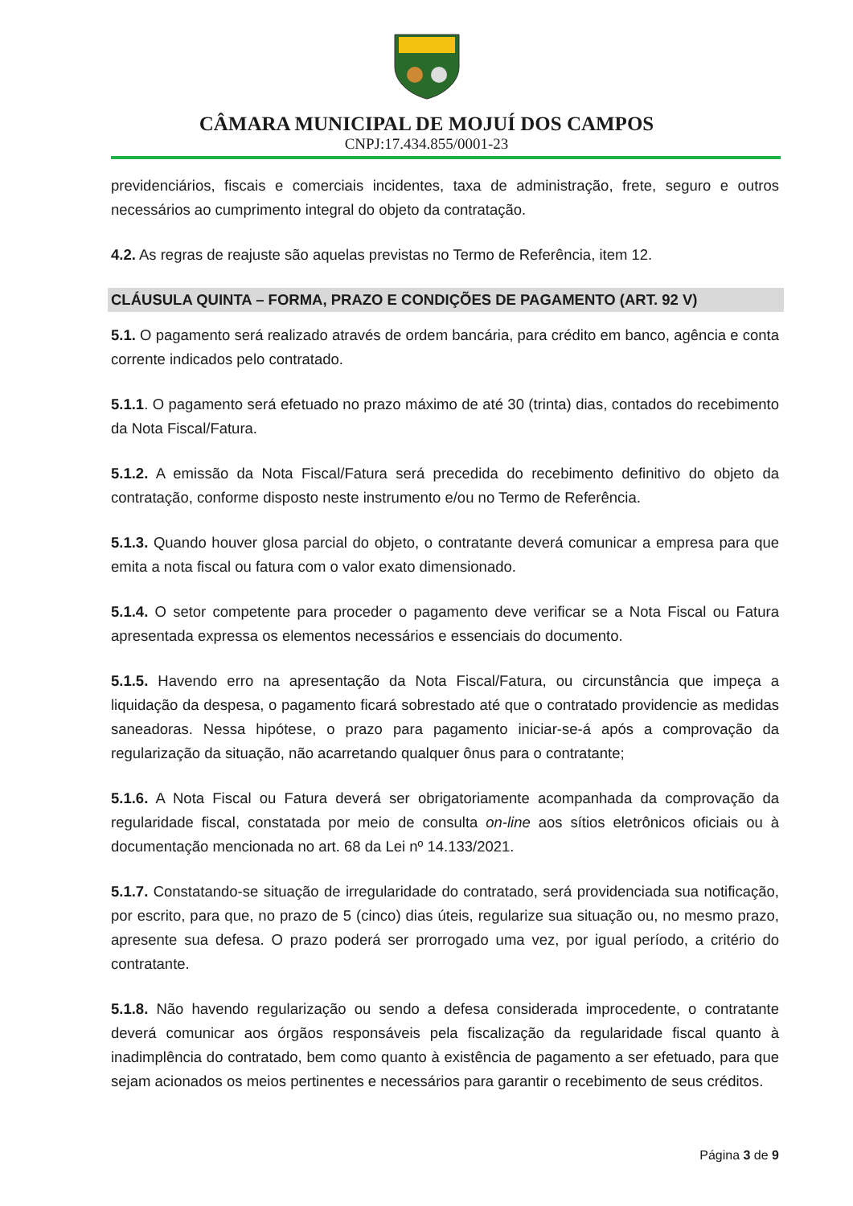CÂMARA MUNICIPAL DE MOJUÍ DOS CAMPOS
CNPJ:17.434.855/0001-23
previdenciários, fiscais e comerciais incidentes, taxa de administração, frete, seguro e outros necessários ao cumprimento integral do objeto da contratação.
4.2. As regras de reajuste são aquelas previstas no Termo de Referência, item 12.
CLÁUSULA QUINTA – FORMA, PRAZO E CONDIÇÕES DE PAGAMENTO (ART. 92 V)
5.1. O pagamento será realizado através de ordem bancária, para crédito em banco, agência e conta corrente indicados pelo contratado.
5.1.1. O pagamento será efetuado no prazo máximo de até 30 (trinta) dias, contados do recebimento da Nota Fiscal/Fatura.
5.1.2. A emissão da Nota Fiscal/Fatura será precedida do recebimento definitivo do objeto da contratação, conforme disposto neste instrumento e/ou no Termo de Referência.
5.1.3. Quando houver glosa parcial do objeto, o contratante deverá comunicar a empresa para que emita a nota fiscal ou fatura com o valor exato dimensionado.
5.1.4. O setor competente para proceder o pagamento deve verificar se a Nota Fiscal ou Fatura apresentada expressa os elementos necessários e essenciais do documento.
5.1.5. Havendo erro na apresentação da Nota Fiscal/Fatura, ou circunstância que impeça a liquidação da despesa, o pagamento ficará sobrestado até que o contratado providencie as medidas saneadoras. Nessa hipótese, o prazo para pagamento iniciar-se-á após a comprovação da regularização da situação, não acarretando qualquer ônus para o contratante;
5.1.6. A Nota Fiscal ou Fatura deverá ser obrigatoriamente acompanhada da comprovação da regularidade fiscal, constatada por meio de consulta on-line aos sítios eletrônicos oficiais ou à documentação mencionada no art. 68 da Lei nº 14.133/2021.
5.1.7. Constatando-se situação de irregularidade do contratado, será providenciada sua notificação, por escrito, para que, no prazo de 5 (cinco) dias úteis, regularize sua situação ou, no mesmo prazo, apresente sua defesa. O prazo poderá ser prorrogado uma vez, por igual período, a critério do contratante.
5.1.8. Não havendo regularização ou sendo a defesa considerada improcedente, o contratante deverá comunicar aos órgãos responsáveis pela fiscalização da regularidade fiscal quanto à inadimplência do contratado, bem como quanto à existência de pagamento a ser efetuado, para que sejam acionados os meios pertinentes e necessários para garantir o recebimento de seus créditos.
Página 3 de 9